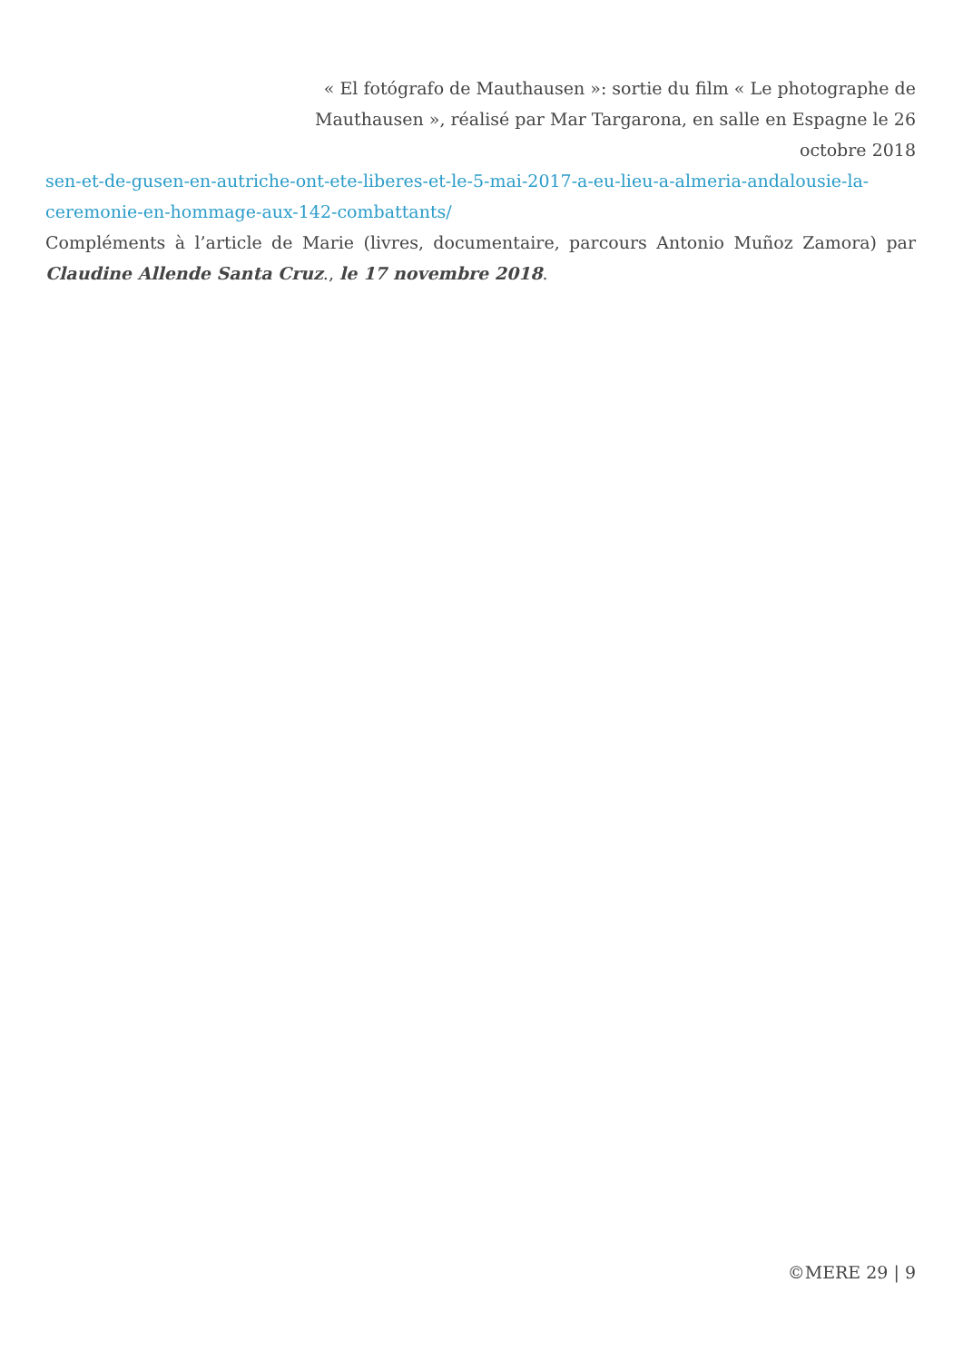« El fotógrafo de Mauthausen »: sortie du film « Le photographe de Mauthausen », réalisé par Mar Targarona, en salle en Espagne le 26 octobre 2018
sen-et-de-gusen-en-autriche-ont-ete-liberes-et-le-5-mai-2017-a-eu-lieu-a-almeria-andalousie-la-ceremonie-en-hommage-aux-142-combattants/
Compléments à l’article de Marie (livres, documentaire, parcours Antonio Muñoz Zamora) par Claudine Allende Santa Cruz., le 17 novembre 2018.
©MERE 29 | 9